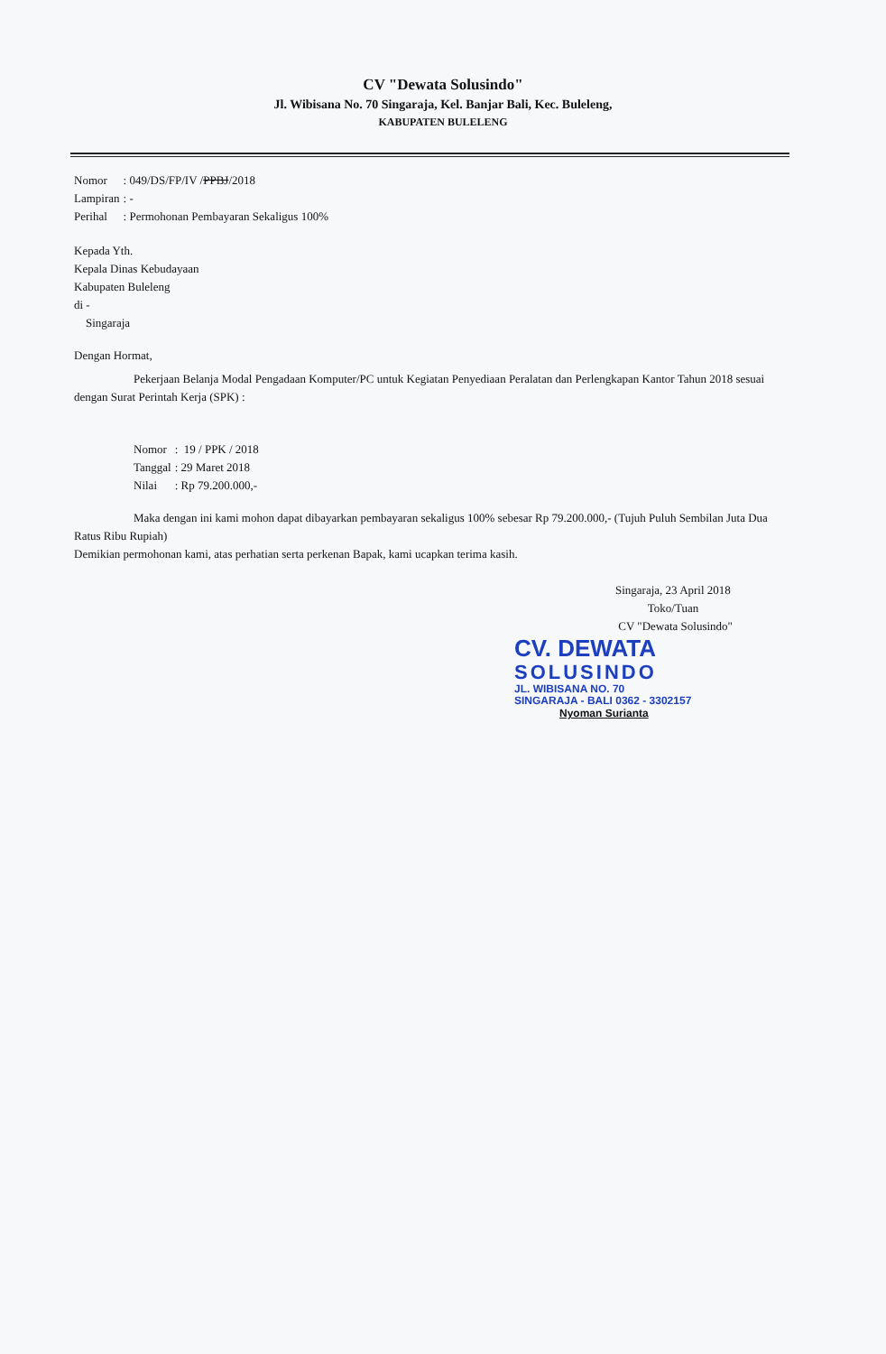CV "Dewata Solusindo"
Jl. Wibisana No. 70 Singaraja, Kel. Banjar Bali, Kec. Buleleng,
KABUPATEN BULELENG
| Nomor | : 049/DS/FP/IV / PPBJ /2018 |
| Lampiran | : - |
| Perihal | : Permohonan Pembayaran Sekaligus 100% |
Kepada Yth.
Kepala Dinas Kebudayaan
Kabupaten Buleleng
di -
Singaraja
Dengan Hormat,
Pekerjaan Belanja Modal Pengadaan Komputer/PC untuk Kegiatan Penyediaan Peralatan dan Perlengkapan Kantor Tahun 2018 sesuai dengan Surat Perintah Kerja (SPK) :
| Nomor | : 19 / PPK / 2018 |
| Tanggal | : 29 Maret 2018 |
| Nilai | : Rp 79.200.000,- |
Maka dengan ini kami mohon dapat dibayarkan pembayaran sekaligus 100% sebesar Rp 79.200.000,- (Tujuh Puluh Sembilan Juta Dua Ratus Ribu Rupiah)
Demikian permohonan kami, atas perhatian serta perkenan Bapak, kami ucapkan terima kasih.
Singaraja, 23 April 2018
Toko/Tuan
CV "Dewata Solusindo"
CV. DEWATA
SOLUSINDO
JL. WIBISANA NO. 70
SINGARAJA - BALI 0362 - 3302157
Nyoman Surianta